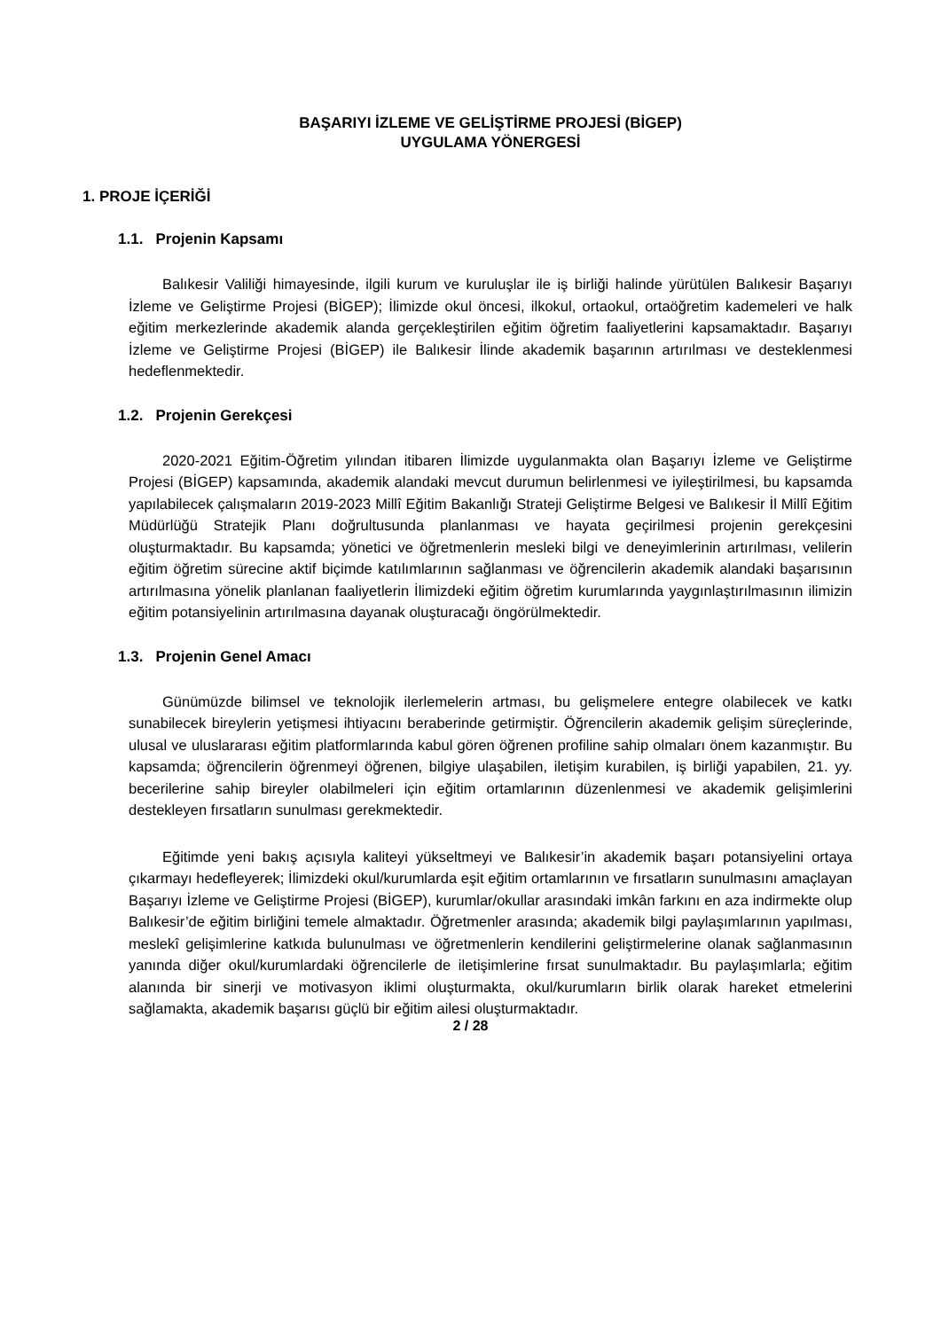BAŞARIYI İZLEME VE GELİŞTİRME PROJESİ (BİGEP)
UYGULAMA YÖNERGESİ
1. PROJE İÇERİĞİ
1.1. Projenin Kapsamı
Balıkesir Valiliği himayesinde, ilgili kurum ve kuruluşlar ile iş birliği halinde yürütülen Balıkesir Başarıyı İzleme ve Geliştirme Projesi (BİGEP); İlimizde okul öncesi, ilkokul, ortaokul, ortaöğretim kademeleri ve halk eğitim merkezlerinde akademik alanda gerçekleştirilen eğitim öğretim faaliyetlerini kapsamaktadır. Başarıyı İzleme ve Geliştirme Projesi (BİGEP) ile Balıkesir İlinde akademik başarının artırılması ve desteklenmesi hedeflenmektedir.
1.2. Projenin Gerekçesi
2020-2021 Eğitim-Öğretim yılından itibaren İlimizde uygulanmakta olan Başarıyı İzleme ve Geliştirme Projesi (BİGEP) kapsamında, akademik alandaki mevcut durumun belirlenmesi ve iyileştirilmesi, bu kapsamda yapılabilecek çalışmaların 2019-2023 Millî Eğitim Bakanlığı Strateji Geliştirme Belgesi ve Balıkesir İl Millî Eğitim Müdürlüğü Stratejik Planı doğrultusunda planlanması ve hayata geçirilmesi projenin gerekçesini oluşturmaktadır. Bu kapsamda; yönetici ve öğretmenlerin mesleki bilgi ve deneyimlerinin artırılması, velilerin eğitim öğretim sürecine aktif biçimde katılımlarının sağlanması ve öğrencilerin akademik alandaki başarısının artırılmasına yönelik planlanan faaliyetlerin İlimizdeki eğitim öğretim kurumlarında yaygınlaştırılmasının ilimizin eğitim potansiyelinin artırılmasına dayanak oluşturacağı öngörülmektedir.
1.3. Projenin Genel Amacı
Günümüzde bilimsel ve teknolojik ilerlemelerin artması, bu gelişmelere entegre olabilecek ve katkı sunabilecek bireylerin yetişmesi ihtiyacını beraberinde getirmiştir. Öğrencilerin akademik gelişim süreçlerinde, ulusal ve uluslararası eğitim platformlarında kabul gören öğrenen profiline sahip olmaları önem kazanmıştır. Bu kapsamda; öğrencilerin öğrenmeyi öğrenen, bilgiye ulaşabilen, iletişim kurabilen, iş birliği yapabilen, 21. yy. becerilerine sahip bireyler olabilmeleri için eğitim ortamlarının düzenlenmesi ve akademik gelişimlerini destekleyen fırsatların sunulması gerekmektedir.
Eğitimde yeni bakış açısıyla kaliteyi yükseltmeyi ve Balıkesir’in akademik başarı potansiyelini ortaya çıkarmayı hedefleyerek; İlimizdeki okul/kurumlarda eşit eğitim ortamlarının ve fırsatların sunulmasını amaçlayan Başarıyı İzleme ve Geliştirme Projesi (BİGEP), kurumlar/okullar arasındaki imkân farkını en aza indirmekte olup Balıkesir’de eğitim birliğini temele almaktadır. Öğretmenler arasında; akademik bilgi paylaşımlarının yapılması, meslekî gelişimlerine katkıda bulunulması ve öğretmenlerin kendilerini geliştirmelerine olanak sağlanmasının yanında diğer okul/kurumlardaki öğrencilerle de iletişimlerine fırsat sunulmaktadır. Bu paylaşımlarla; eğitim alanında bir sinerji ve motivasyon iklimi oluşturmakta, okul/kurumların birlik olarak hareket etmelerini sağlamakta, akademik başarısı güçlü bir eğitim ailesi oluşturmaktadır.
2 / 28